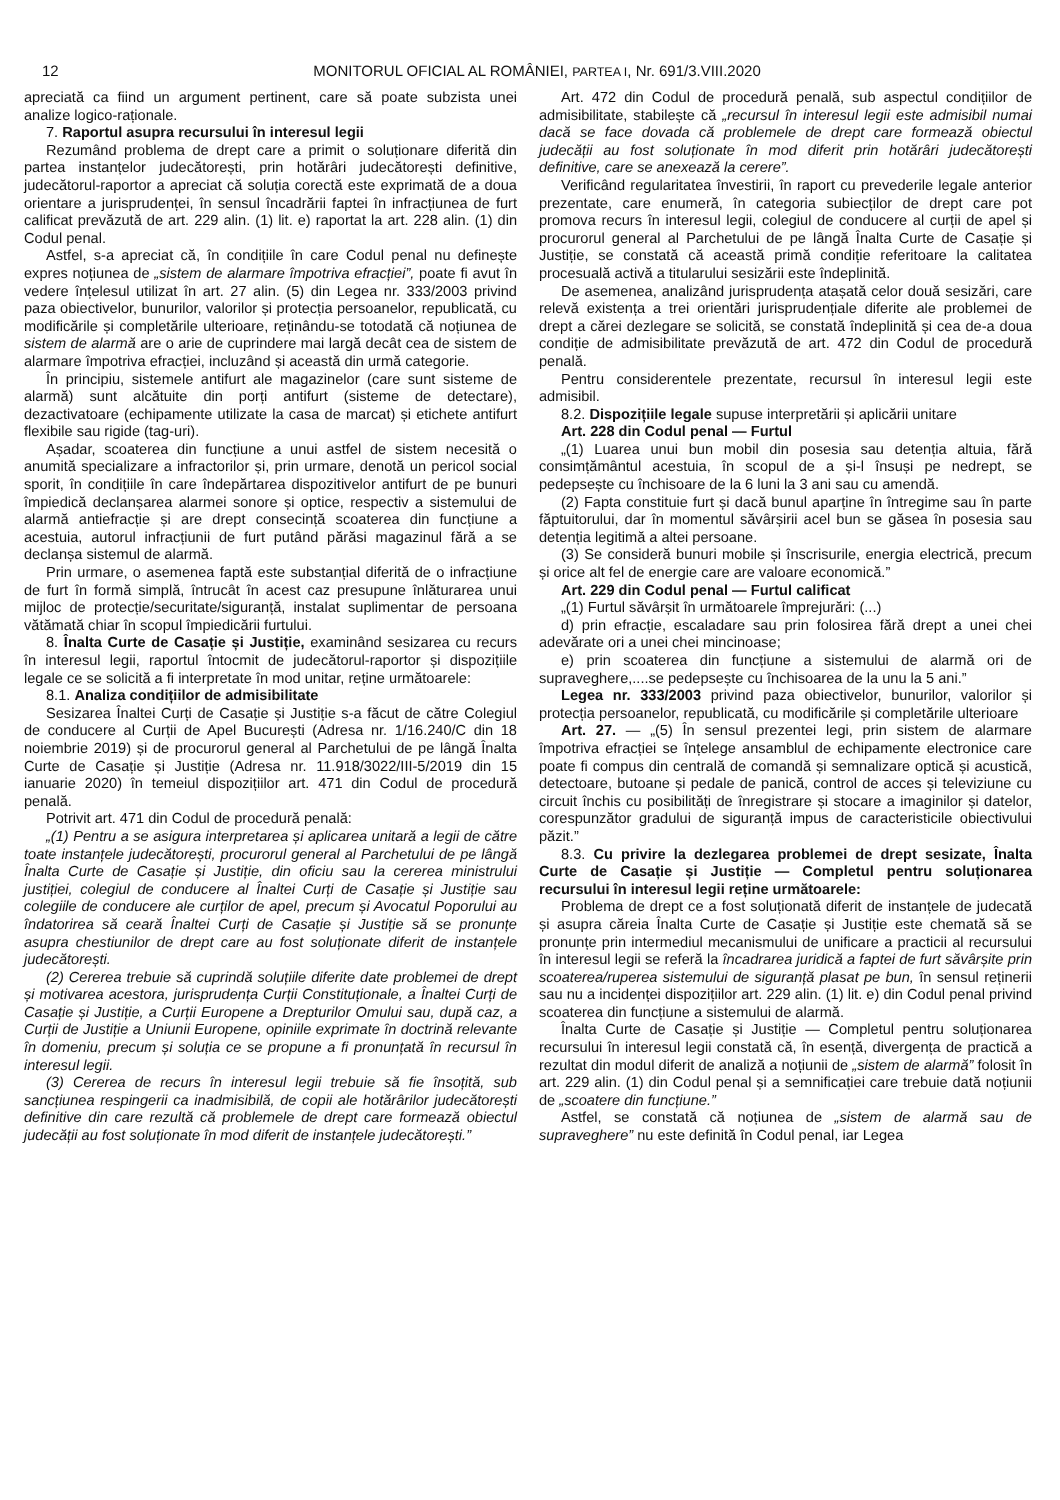12 MONITORUL OFICIAL AL ROMÂNIEI, PARTEA I, Nr. 691/3.VIII.2020
apreciată ca fiind un argument pertinent, care să poate subzista unei analize logico-raționale.
7. Raportul asupra recursului în interesul legii
Rezumând problema de drept care a primit o soluționare diferită din partea instanțelor judecătorești, prin hotărâri judecătorești definitive, judecătorul-raportor a apreciat că soluția corectă este exprimată de a doua orientare a jurisprudenței, în sensul încadrării faptei în infracțiunea de furt calificat prevăzută de art. 229 alin. (1) lit. e) raportat la art. 228 alin. (1) din Codul penal.
Astfel, s-a apreciat că, în condițiile în care Codul penal nu definește expres noțiunea de „sistem de alarmare împotriva efracției”, poate fi avut în vedere înțelesul utilizat în art. 27 alin. (5) din Legea nr. 333/2003 privind paza obiectivelor, bunurilor, valorilor și protecția persoanelor, republicată, cu modificările și completările ulterioare, reținându-se totodată că noțiunea de sistem de alarmă are o arie de cuprindere mai largă decât cea de sistem de alarmare împotriva efracției, incluzând și această din urmă categorie.
În principiu, sistemele antifurt ale magazinelor (care sunt sisteme de alarmă) sunt alcătuite din porți antifurt (sisteme de detectare), dezactivatoare (echipamente utilizate la casa de marcat) și etichete antifurt flexibile sau rigide (tag-uri).
Așadar, scoaterea din funcțiune a unui astfel de sistem necesită o anumită specializare a infractorilor și, prin urmare, denotă un pericol social sporit, în condițiile în care îndepărtarea dispozitivelor antifurt de pe bunuri împiedică declanșarea alarmei sonore și optice, respectiv a sistemului de alarmă antiefracție și are drept consecință scoaterea din funcțiune a acestuia, autorul infracțiunii de furt putând părăsi magazinul fără a se declanșa sistemul de alarmă.
Prin urmare, o asemenea faptă este substanțial diferită de o infracțiune de furt în formă simplă, întrucât în acest caz presupune înlăturarea unui mijloc de protecție/securitate/siguranță, instalat suplimentar de persoana vătămată chiar în scopul împiedicării furtului.
8. Înalta Curte de Casație și Justiție, examinând sesizarea cu recurs în interesul legii, raportul întocmit de judecătorul-raportor și dispozițiile legale ce se solicită a fi interpretate în mod unitar, reține următoarele:
8.1. Analiza condițiilor de admisibilitate
Sesizarea Înaltei Curți de Casație și Justiție s-a făcut de către Colegiul de conducere al Curții de Apel București (Adresa nr. 1/16.240/C din 18 noiembrie 2019) și de procurorul general al Parchetului de pe lângă Înalta Curte de Casație și Justiție (Adresa nr. 11.918/3022/III-5/2019 din 15 ianuarie 2020) în temeiul dispozițiilor art. 471 din Codul de procedură penală.
Potrivit art. 471 din Codul de procedură penală:
„(1) Pentru a se asigura interpretarea și aplicarea unitară a legii de către toate instanțele judecătorești, procurorul general al Parchetului de pe lângă Înalta Curte de Casație și Justiție, din oficiu sau la cererea ministrului justiției, colegiul de conducere al Înaltei Curți de Casație și Justiție sau colegiile de conducere ale curților de apel, precum și Avocatul Poporului au îndatorirea să ceară Înaltei Curți de Casație și Justiție să se pronunțe asupra chestiunilor de drept care au fost soluționate diferit de instanțele judecătorești.
(2) Cererea trebuie să cuprindă soluțiile diferite date problemei de drept și motivarea acestora, jurisprudența Curții Constituționale, a Înaltei Curți de Casație și Justiție, a Curții Europene a Drepturilor Omului sau, după caz, a Curții de Justiție a Uniunii Europene, opiniile exprimate în doctrină relevante în domeniu, precum și soluția ce se propune a fi pronunțată în recursul în interesul legii.
(3) Cererea de recurs în interesul legii trebuie să fie însoțită, sub sancțiunea respingerii ca inadmisibilă, de copii ale hotărârilor judecătorești definitive din care rezultă că problemele de drept care formează obiectul judecății au fost soluționate în mod diferit de instanțele judecătorești.”
Art. 472 din Codul de procedură penală, sub aspectul condițiilor de admisibilitate, stabilește că „recursul în interesul legii este admisibil numai dacă se face dovada că problemele de drept care formează obiectul judecății au fost soluționate în mod diferit prin hotărâri judecătorești definitive, care se anexează la cerere”.
Verificând regularitatea învestirii, în raport cu prevederile legale anterior prezentate, care enumeră, în categoria subiecților de drept care pot promova recurs în interesul legii, colegiul de conducere al curții de apel și procurorul general al Parchetului de pe lângă Înalta Curte de Casație și Justiție, se constată că această primă condiție referitoare la calitatea procesuală activă a titularului sesizării este îndeplinită.
De asemenea, analizând jurisprudența atașată celor două sesizări, care relevă existența a trei orientări jurisprudențiale diferite ale problemei de drept a cărei dezlegare se solicită, se constată îndeplinită și cea de-a doua condiție de admisibilitate prevăzută de art. 472 din Codul de procedură penală.
Pentru considerentele prezentate, recursul în interesul legii este admisibil.
8.2. Dispozițiile legale supuse interpretării și aplicării unitare
Art. 228 din Codul penal — Furtul
„(1) Luarea unui bun mobil din posesia sau detenția altuia, fără consimțământul acestuia, în scopul de a și-l însuși pe nedrept, se pedepsește cu închisoare de la 6 luni la 3 ani sau cu amendă.
(2) Fapta constituie furt și dacă bunul aparține în întregime sau în parte făptuitorului, dar în momentul săvârșirii acel bun se găsea în posesia sau detenția legitimă a altei persoane.
(3) Se consideră bunuri mobile și înscrisurile, energia electrică, precum și orice alt fel de energie care are valoare economică.”
Art. 229 din Codul penal — Furtul calificat
„(1) Furtul săvârșit în următoarele împrejurări: (...)
d) prin efracție, escaladare sau prin folosirea fără drept a unei chei adevărate ori a unei chei mincinoase;
e) prin scoaterea din funcțiune a sistemului de alarmă ori de supraveghere,....se pedepsește cu închisoarea de la unu la 5 ani.”
Legea nr. 333/2003 privind paza obiectivelor, bunurilor, valorilor și protecția persoanelor, republicată, cu modificările și completările ulterioare
Art. 27. — „(5) În sensul prezentei legi, prin sistem de alarmare împotriva efracției se înțelege ansamblul de echipamente electronice care poate fi compus din centrală de comandă și semnalizare optică și acustică, detectoare, butoane și pedale de panică, control de acces și televiziune cu circuit închis cu posibilități de înregistrare și stocare a imaginilor și datelor, corespunzător gradului de siguranță impus de caracteristicile obiectivului păzit.”
8.3. Cu privire la dezlegarea problemei de drept sesizate, Înalta Curte de Casație și Justiție — Completul pentru soluționarea recursului în interesul legii reține următoarele:
Problema de drept ce a fost soluționată diferit de instanțele de judecată și asupra căreia Înalta Curte de Casație și Justiție este chemată să se pronunțe prin intermediul mecanismului de unificare a practicii al recursului în interesul legii se referă la încadrarea juridică a faptei de furt săvârșite prin scoaterea/ruperea sistemului de siguranță plasat pe bun, în sensul reținerii sau nu a incidenței dispozițiilor art. 229 alin. (1) lit. e) din Codul penal privind scoaterea din funcțiune a sistemului de alarmă.
Înalta Curte de Casație și Justiție — Completul pentru soluționarea recursului în interesul legii constată că, în esență, divergența de practică a rezultat din modul diferit de analiză a noțiunii de „sistem de alarmă” folosit în art. 229 alin. (1) din Codul penal și a semnificației care trebuie dată noțiunii de „scoatere din funcțiune.”
Astfel, se constată că noțiunea de „sistem de alarmă sau de supraveghere” nu este definită în Codul penal, iar Legea